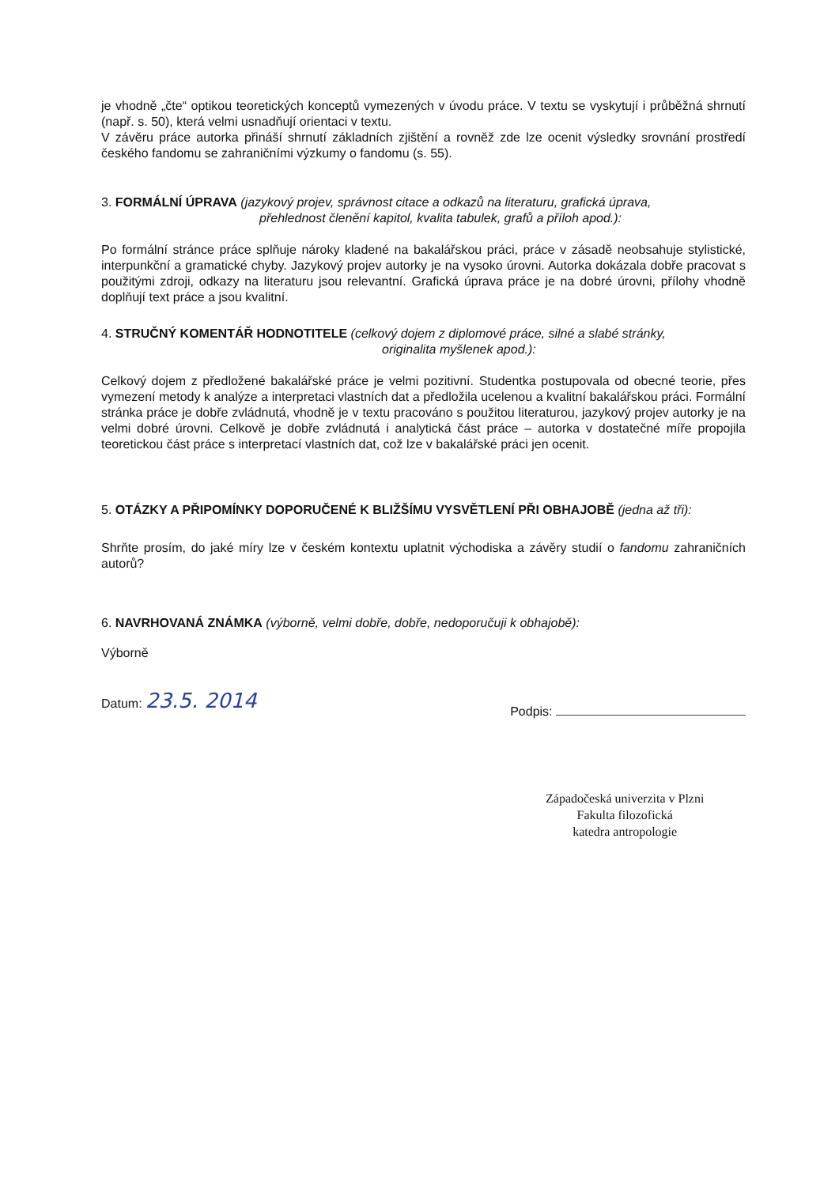je vhodně „čte“ optikou teoretických konceptů vymezených v úvodu práce. V textu se vyskytují i průběžná shrnutí (např. s. 50), která velmi usnadňují orientaci v textu.
V závěru práce autorka přináší shrnutí základních zjištění a rovněž zde lze ocenit výsledky srovnání prostředí českého fandomu se zahraničními výzkumy o fandomu (s. 55).
3. FORMÁLNÍ ÚPRAVA (jazykový projev, správnost citace a odkazů na literaturu, grafická úprava,
přehlednost členění kapitol, kvalita tabulek, grafů a příloh apod.):
Po formální stránce práce splňuje nároky kladené na bakalářskou práci, práce v zásadě neobsahuje stylistické, interpunkční a gramatické chyby. Jazykový projev autorky je na vysoko úrovni. Autorka dokázala dobře pracovat s použitými zdroji, odkazy na literaturu jsou relevantní. Grafická úprava práce je na dobré úrovni, přílohy vhodně doplňují text práce a jsou kvalitní.
4. STRUČNÝ KOMENTÁŘ HODNOTITELE (celkový dojem z diplomové práce, silné a slabé stránky,
originalita myšlenek apod.):
Celkový dojem z předložené bakalářské práce je velmi pozitivní. Studentka postupovala od obecné teorie, přes vymezení metody k analýze a interpretaci vlastních dat a předložila ucelenou a kvalitní bakalářskou práci. Formální stránka práce je dobře zvládnutá, vhodně je v textu pracováno s použitou literaturou, jazykový projev autorky je na velmi dobré úrovni. Celkově je dobře zvládnutá i analytická část práce – autorka v dostatečné míře propojila teoretickou část práce s interpretací vlastních dat, což lze v bakalářské práci jen ocenit.
5. OTÁZKY A PŘIPOMÍNKY DOPORUČENÉ K BLIŽŠÍMU VYSVĚTLENÍ PŘI OBHAJOBĚ (jedna až tři):
Shrňte prosím, do jaké míry lze v českém kontextu uplatnit východiska a závěry studií o fandomu zahraničních autorů?
6. NAVRHOVANÁ ZNÁMKA (výborně, velmi dobře, dobře, nedoporučuji k obhajobě):
Výborně
Datum: 23.5. 2014
Podpis:
Západočeská univerzita v Plzni
Fakulta filozofická
katedra antropologie